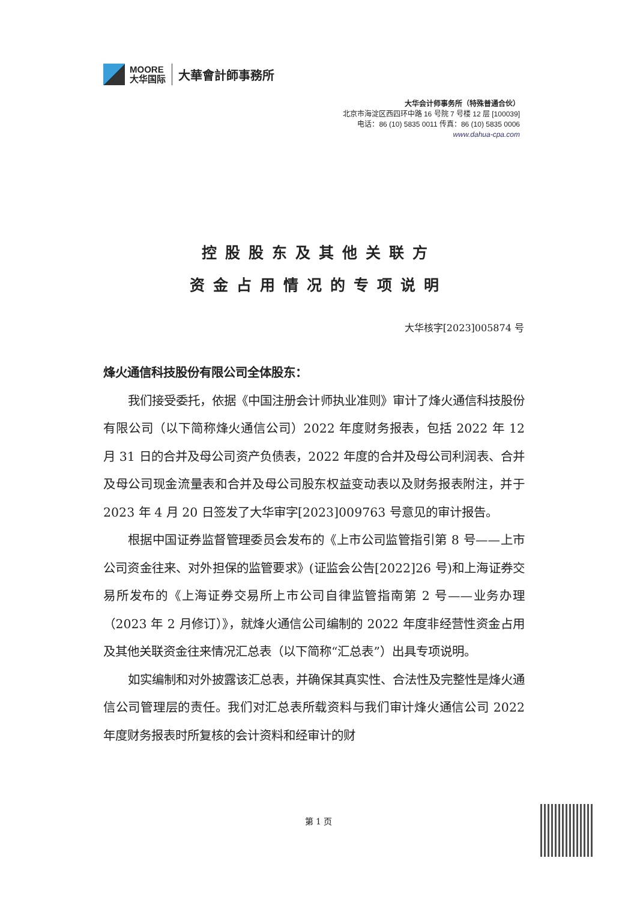MOORE
大华国际
大華會計師事務所
大华会计师事务所（特殊普通合伙）
北京市海淀区西四环中路 16 号院 7 号楼 12 层 [100039]
电话：86 (10) 5835 0011 传真：86 (10) 5835 0006
www.dahua-cpa.com
控股股东及其他关联方
资金占用情况的专项说明
大华核字[2023]005874 号
烽火通信科技股份有限公司全体股东：
我们接受委托，依据《中国注册会计师执业准则》审计了烽火通信科技股份有限公司（以下简称烽火通信公司）2022 年度财务报表，包括 2022 年 12 月 31 日的合并及母公司资产负债表，2022 年度的合并及母公司利润表、合并及母公司现金流量表和合并及母公司股东权益变动表以及财务报表附注，并于 2023 年 4 月 20 日签发了大华审字[2023]009763 号意见的审计报告。
根据中国证券监督管理委员会发布的《上市公司监管指引第 8 号——上市公司资金往来、对外担保的监管要求》(证监会公告[2022]26 号)和上海证券交易所发布的《上海证券交易所上市公司自律监管指南第 2 号——业务办理（2023 年 2 月修订）》，就烽火通信公司编制的 2022 年度非经营性资金占用及其他关联资金往来情况汇总表（以下简称“汇总表”）出具专项说明。
如实编制和对外披露该汇总表，并确保其真实性、合法性及完整性是烽火通信公司管理层的责任。我们对汇总表所载资料与我们审计烽火通信公司 2022 年度财务报表时所复核的会计资料和经审计的财
第 1 页